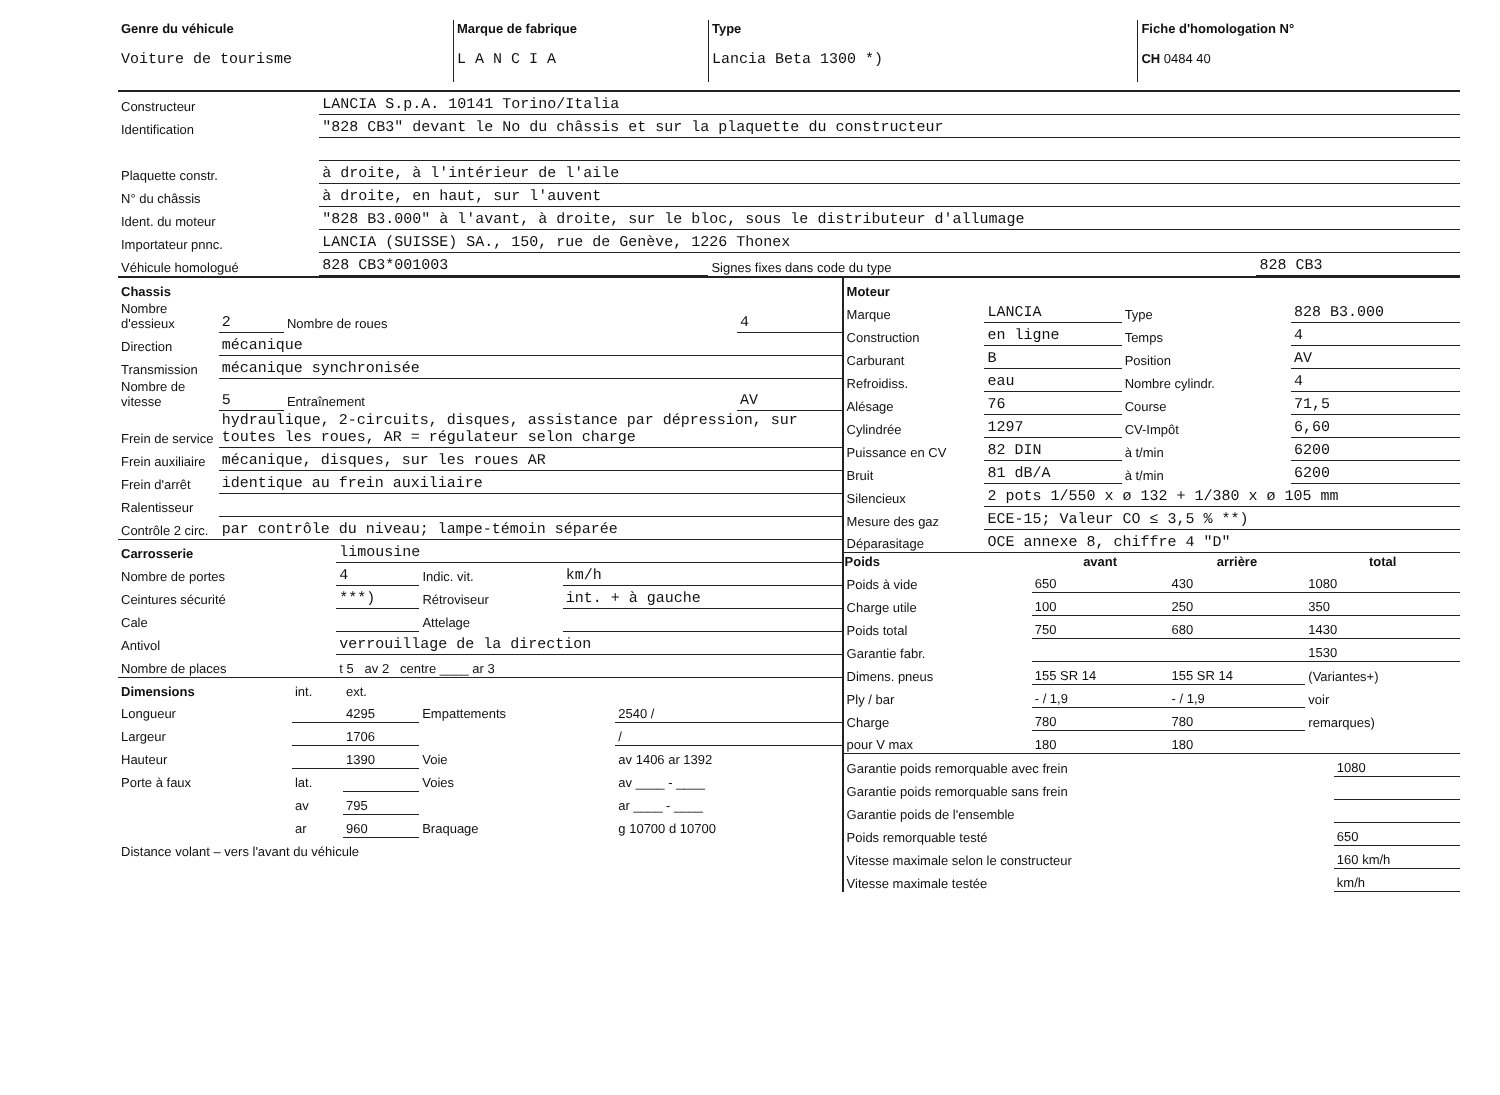| Genre du véhicule Voiture de tourisme | Marque de fabrique L A N C I A | Type Lancia Beta 1300 *) | Fiche d'homologation N° CH 0484 40 |
| Constructeur | LANCIA S.p.A. 10141 Torino/Italia | | |
| Identification | "828 CB3" devant le No du châssis et sur la plaquette du constructeur | | |
| Plaquette constr. | à droite, à l'intérieur de l'aile | | |
| N° du châssis | à droite, en haut, sur l'auvent | | |
| Ident. du moteur | "828 B3.000" à l'avant, à droite, sur le bloc, sous le distributeur d'allumage | | |
| Importateur pnnc. | LANCIA (SUISSE) SA., 150, rue de Genève, 1226 Thonex | | |
| Véhicule homologué | 828 CB3*001003 | Signes fixes dans code du type | 828 CB3 |
| Chassis | | | |
| Nombre d'essieux | 2 | Nombre de roues | 4 |
| Direction | mécanique | | |
| Transmission | mécanique synchronisée | | |
| Nombre de vitesse | 5 | Entraînement | AV |
| Frein de service | hydraulique, 2-circuits, disques, assistance par dépression, sur toutes les roues, AR = régulateur selon charge | | |
| Frein auxiliaire | mécanique, disques, sur les roues AR | | |
| Frein d'arrêt | identique au frein auxiliaire | | |
| Ralentisseur | | | |
| Contrôle 2 circ. | par contrôle du niveau; lampe-témoin séparée | | |
| Carrosserie | limousine | | |
| Nombre de portes | 4 | Indic. vit. | km/h |
| Ceintures sécurité | ***) | Rétroviseur | int. + à gauche |
| Cale | | Attelage | |
| Antivol | verrouillage de la direction | | |
| Nombre de places | t 5 av 2 centre ____ ar 3 | | |
| Dimensions | int. | ext. | | |
| Longueur | | 4295 | Empattements | 2540 / |
| Largeur | | 1706 | | / |
| Hauteur | | 1390 | Voie | av 1406 ar 1392 |
| Porte à faux | lat. | | Voies | av ____ - ____ |
| | av | 795 | | ar ____ - ____ |
| | ar | 960 | Braquage | g 10700 d 10700 |
| Distance volant – vers l'avant du véhicule | | | | |
| Moteur | | | |
| Marque | LANCIA | Type | 828 B3.000 |
| Construction | en ligne | Temps | 4 |
| Carburant | B | Position | AV |
| Refroidiss. | eau | Nombre cylindr. | 4 |
| Alésage | 76 | Course | 71,5 |
| Cylindrée | 1297 | CV-Impôt | 6,60 |
| Puissance en CV | 82 DIN | à t/min | 6200 |
| Bruit | 81 dB/A | à t/min | 6200 |
| Silencieux | 2 pots 1/550 x ø 132 + 1/380 x ø 105 mm | | |
| Mesure des gaz | ECE-15; Valeur CO ≤ 3,5 % **) | | |
| Déparasitage | OCE annexe 8, chiffre 4 "D" | | |
| Poids | avant | arrière | total |
| --- | --- | --- | --- |
| Poids à vide | 650 | 430 | 1080 |
| Charge utile | 100 | 250 | 350 |
| Poids total | 750 | 680 | 1430 |
| Garantie fabr. | | | 1530 |
| Dimens. pneus | 155 SR 14 | 155 SR 14 | (Variantes+) |
| Ply / bar | - / 1,9 | - / 1,9 | voir |
| Charge | 780 | 780 | remarques) |
| pour V max | 180 | 180 | |
| Garantie poids remorquable avec frein | 1080 |
| Garantie poids remorquable sans frein | |
| Garantie poids de l'ensemble | |
| Poids remorquable testé | 650 |
| Vitesse maximale selon le constructeur | 160 km/h |
| Vitesse maximale testée | km/h |